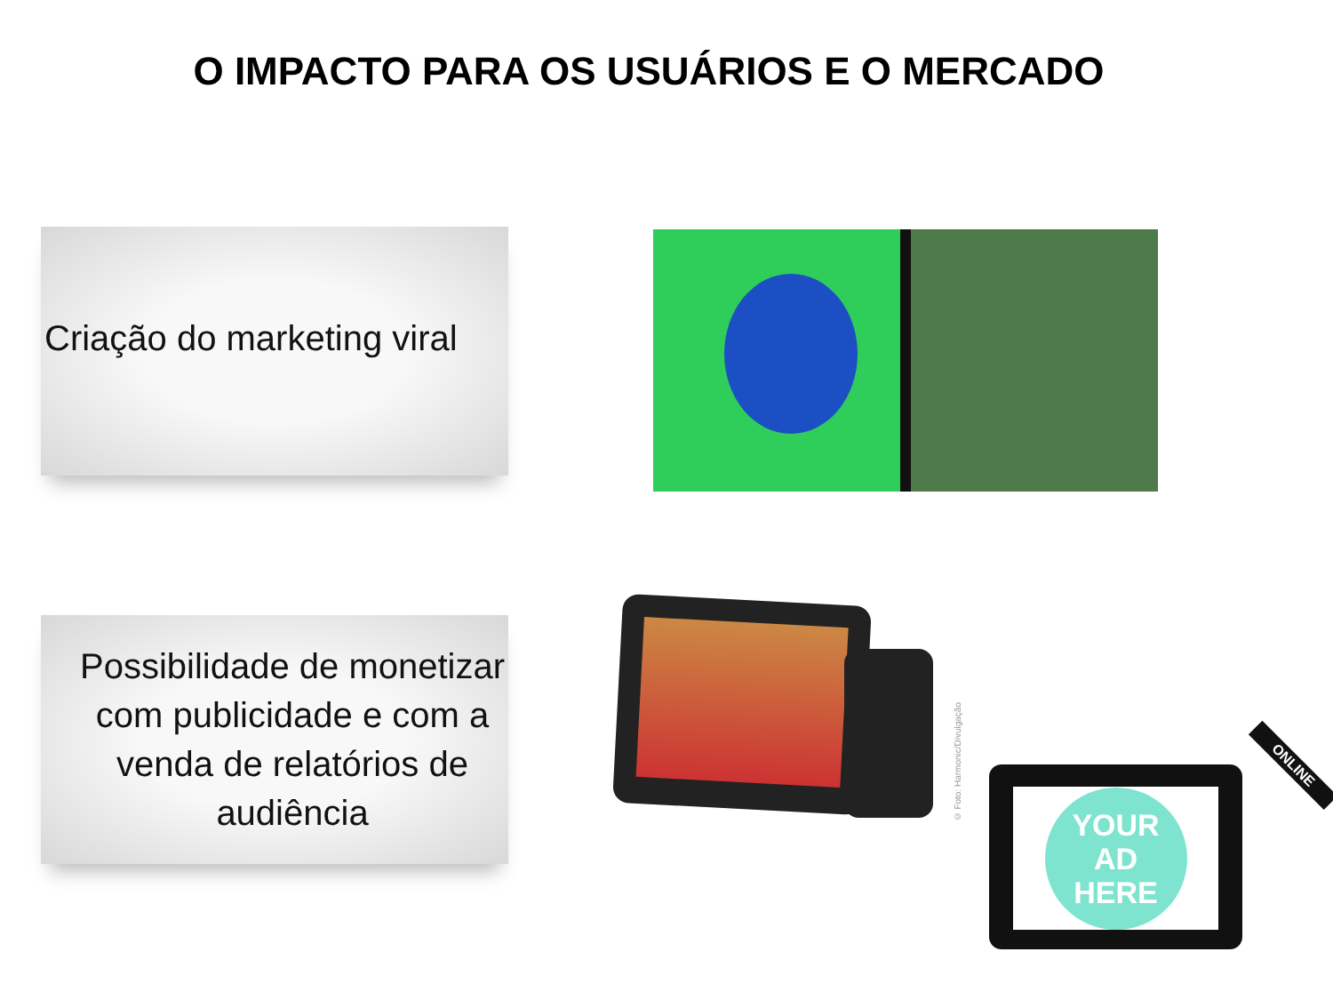O IMPACTO PARA OS USUÁRIOS E O MERCADO
Criação do marketing viral
Possibilidade de monetizar com publicidade e com a venda de relatórios de audiência
© Foto: Harmonic/Divulgação
YOUR
AD
HERE
ONLINE